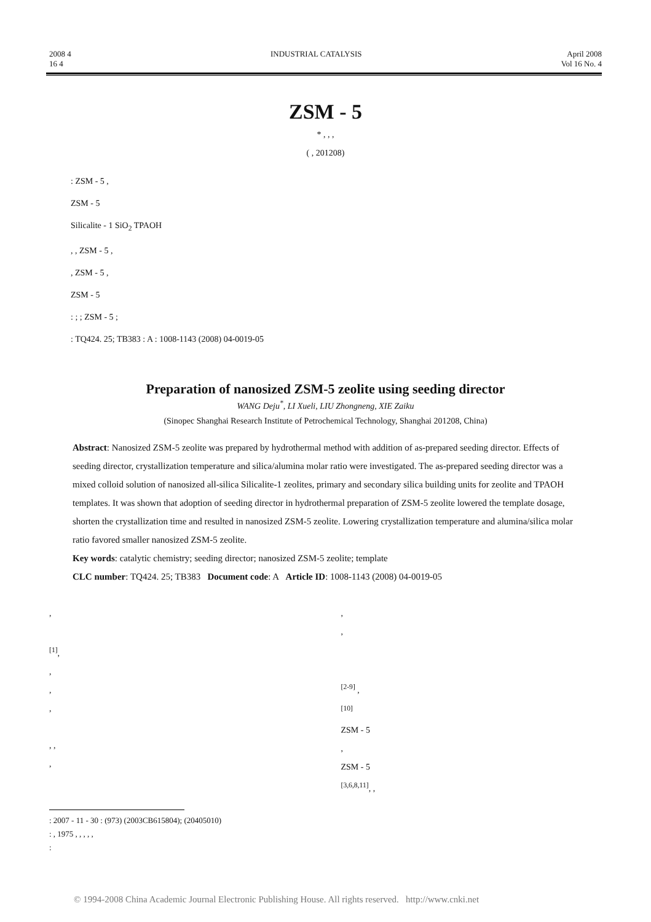2008 4
16 4
INDUSTRIAL CATALYSIS April 2008
Vol 16 No. 4
ZSM - 5
* , , ,
( , 201208)
: ZSM - 5 ,
ZSM - 5
Silicalite - 1 SiO<sub>2</sub> TPAOH
, , ZSM - 5 ,
, ZSM - 5 ,
ZSM - 5
: ; ; ZSM - 5 ;
: TQ424. 25; TB383 : A : 1008-1143 (2008) 04-0019-05
Preparation of nanosized ZSM-5 zeolite using seeding director
WANG Deju<sup>*</sup>, LI Xueli, LIU Zhongneng, XIE Zaiku
(Sinopec Shanghai Research Institute of Petrochemical Technology, Shanghai 201208, China)
Abstract: Nanosized ZSM-5 zeolite was prepared by hydrothermal method with addition of as-prepared seeding director. Effects of seeding director, crystallization temperature and silica/alumina molar ratio were investigated. The as-prepared seeding director was a mixed colloid solution of nanosized all-silica Silicalite-1 zeolites, primary and secondary silica building units for zeolite and TPAOH templates. It was shown that adoption of seeding director in hydrothermal preparation of ZSM-5 zeolite lowered the template dosage, shorten the crystallization time and resulted in nanosized ZSM-5 zeolite. Lowering crystallization temperature and alumina/silica molar ratio favored smaller nanosized ZSM-5 zeolite.
Key words: catalytic chemistry; seeding director; nanosized ZSM-5 zeolite; template
CLC number: TQ424. 25; TB383 Document code: A Article ID: 1008-1143 (2008) 04-0019-05
,
<sup>[1]</sup>,
,
,
,
, ,
,
,
,
<sup>[2-9]</sup> ,
<sup>[10]</sup>
ZSM - 5
,
ZSM - 5
<sup>[3,6,8,11]</sup>, ,
: 2007 - 11 - 30 : (973) (2003CB615804); (20405010)
: , 1975 , , , , ,
:
© 1994-2008 China Academic Journal Electronic Publishing House. All rights reserved. http://www.cnki.net